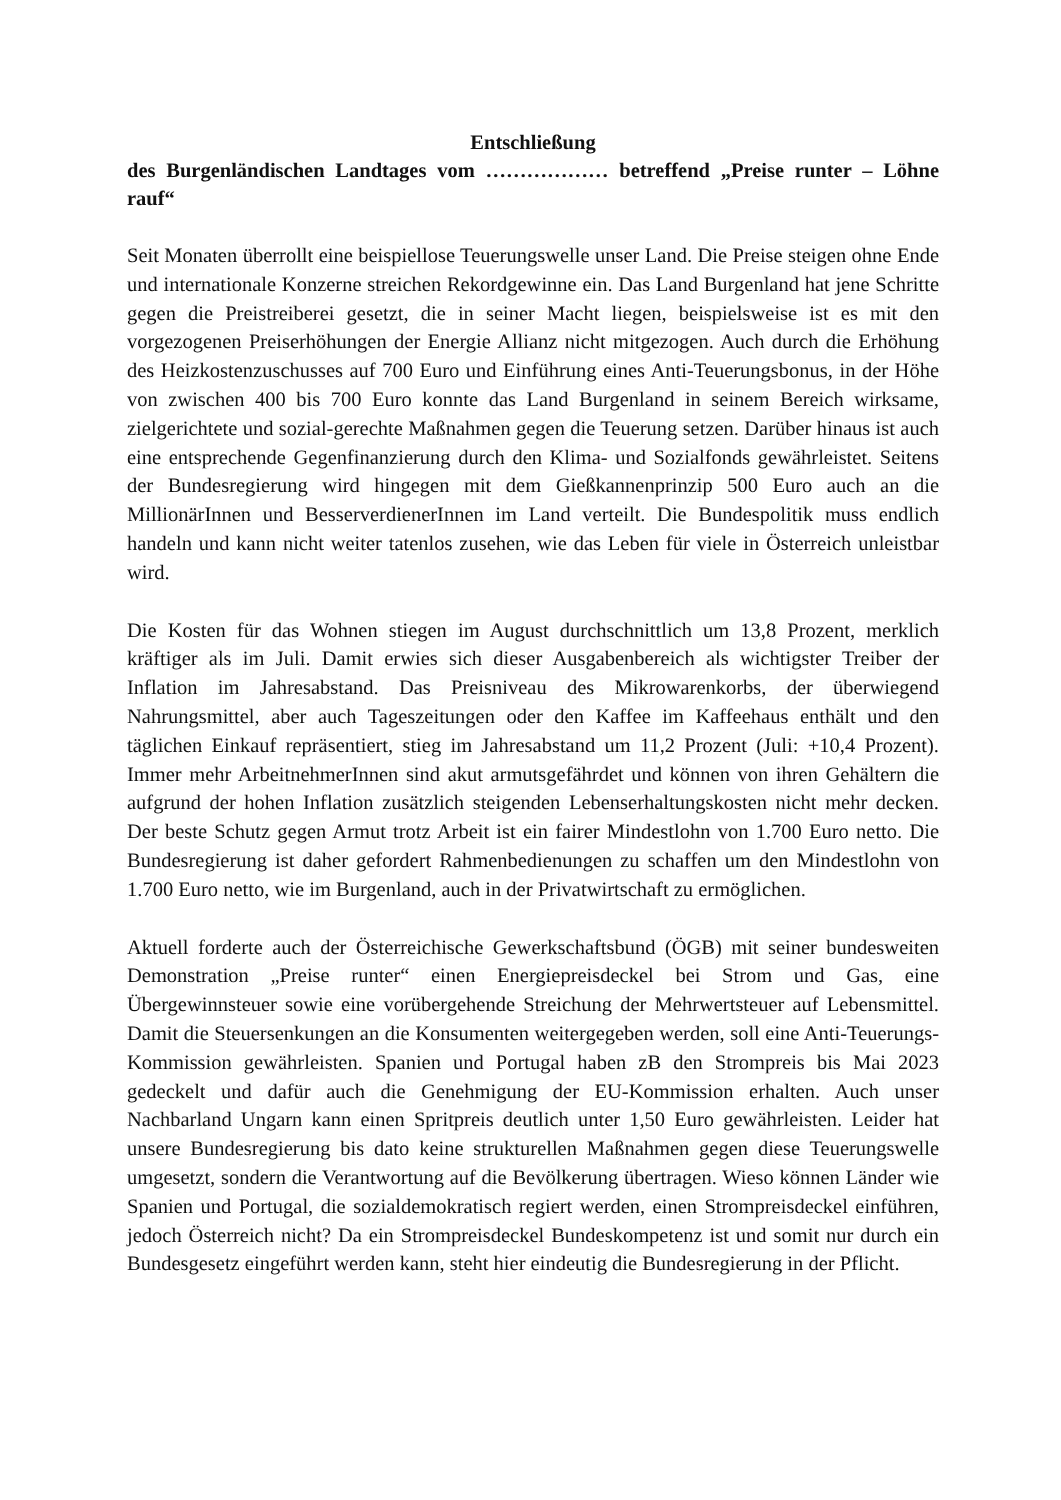Entschließung
des Burgenländischen Landtages vom ……………… betreffend „Preise runter – Löhne rauf“
Seit Monaten überrollt eine beispiellose Teuerungswelle unser Land. Die Preise steigen ohne Ende und internationale Konzerne streichen Rekordgewinne ein. Das Land Burgenland hat jene Schritte gegen die Preistreiberei gesetzt, die in seiner Macht liegen, beispielsweise ist es mit den vorgezogenen Preiserhöhungen der Energie Allianz nicht mitgezogen. Auch durch die Erhöhung des Heizkostenzuschusses auf 700 Euro und Einführung eines Anti-Teuerungsbonus, in der Höhe von zwischen 400 bis 700 Euro konnte das Land Burgenland in seinem Bereich wirksame, zielgerichtete und sozial-gerechte Maßnahmen gegen die Teuerung setzen. Darüber hinaus ist auch eine entsprechende Gegenfinanzierung durch den Klima- und Sozialfonds gewährleistet. Seitens der Bundesregierung wird hingegen mit dem Gießkannenprinzip 500 Euro auch an die MillionärInnen und BesserverdienerInnen im Land verteilt. Die Bundespolitik muss endlich handeln und kann nicht weiter tatenlos zusehen, wie das Leben für viele in Österreich unleistbar wird.
Die Kosten für das Wohnen stiegen im August durchschnittlich um 13,8 Prozent, merklich kräftiger als im Juli. Damit erwies sich dieser Ausgabenbereich als wichtigster Treiber der Inflation im Jahresabstand. Das Preisniveau des Mikrowarenkorbs, der überwiegend Nahrungsmittel, aber auch Tageszeitungen oder den Kaffee im Kaffeehaus enthält und den täglichen Einkauf repräsentiert, stieg im Jahresabstand um 11,2 Prozent (Juli: +10,4 Prozent). Immer mehr ArbeitnehmerInnen sind akut armutsgefährdet und können von ihren Gehältern die aufgrund der hohen Inflation zusätzlich steigenden Lebenserhaltungskosten nicht mehr decken. Der beste Schutz gegen Armut trotz Arbeit ist ein fairer Mindestlohn von 1.700 Euro netto. Die Bundesregierung ist daher gefordert Rahmenbedienungen zu schaffen um den Mindestlohn von 1.700 Euro netto, wie im Burgenland, auch in der Privatwirtschaft zu ermöglichen.
Aktuell forderte auch der Österreichische Gewerkschaftsbund (ÖGB) mit seiner bundesweiten Demonstration „Preise runter“ einen Energiepreisdeckel bei Strom und Gas, eine Übergewinnsteuer sowie eine vorübergehende Streichung der Mehrwertsteuer auf Lebensmittel. Damit die Steuersenkungen an die Konsumenten weitergegeben werden, soll eine Anti-Teuerungs-Kommission gewährleisten. Spanien und Portugal haben zB den Strompreis bis Mai 2023 gedeckelt und dafür auch die Genehmigung der EU-Kommission erhalten. Auch unser Nachbarland Ungarn kann einen Spritpreis deutlich unter 1,50 Euro gewährleisten. Leider hat unsere Bundesregierung bis dato keine strukturellen Maßnahmen gegen diese Teuerungswelle umgesetzt, sondern die Verantwortung auf die Bevölkerung übertragen. Wieso können Länder wie Spanien und Portugal, die sozialdemokratisch regiert werden, einen Strompreisdeckel einführen, jedoch Österreich nicht? Da ein Strompreisdeckel Bundeskompetenz ist und somit nur durch ein Bundesgesetz eingeführt werden kann, steht hier eindeutig die Bundesregierung in der Pflicht.